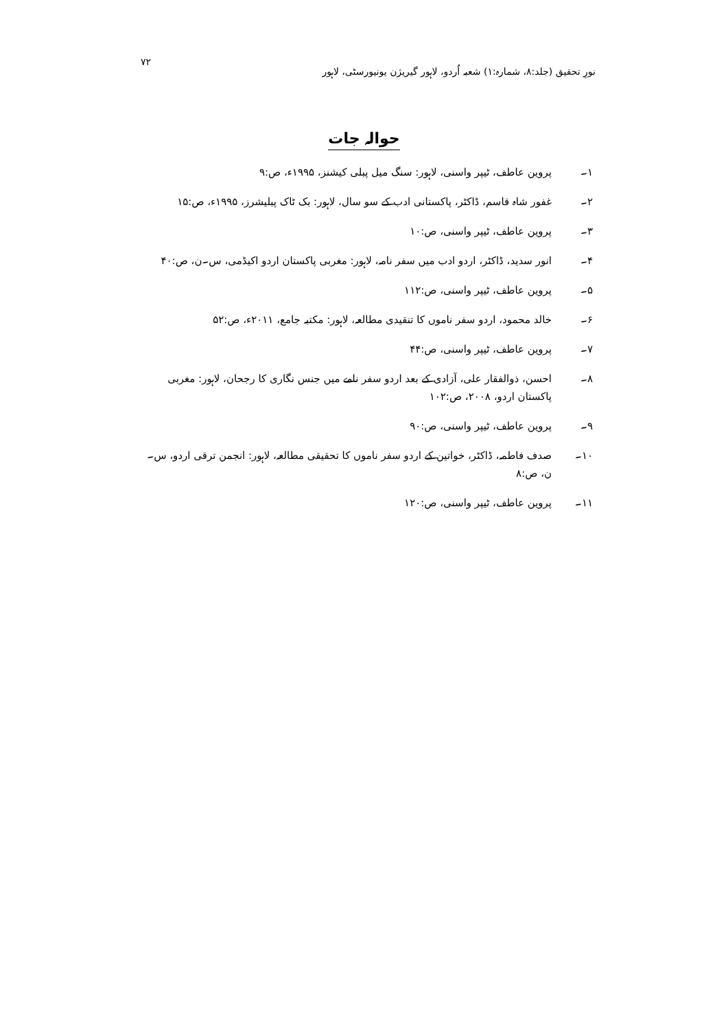نورِ تحقیق (جلد:۸، شمارہ:۱) شعبہ اُردو، لاہور گیریژن یونیورسٹی، لاہور ۷۲
حوالہ جات
۱۔ پروین عاطف، ٹیپر واسنی، لاہور: سنگ میل پبلی کیشنز، ۱۹۹۵ء، ص:۹
۲۔ غفور شاہ قاسم، ڈاکٹر، پاکستانی ادب کے سو سال، لاہور: بک ٹاک پبلیشرز، ۱۹۹۵ء، ص:۱۵
۳۔ پروین عاطف، ٹیپر واسنی، ص:۱۰
۴۔ انور سدید، ڈاکٹر، اردو ادب میں سفر نامہ، لاہور: مغربی پاکستان اردو اکیڈمی، س۔ن، ص:۴۰
۵۔ پروین عاطف، ٹیپر واسنی، ص:۱۱۲
۶۔ خالد محمود، اردو سفر ناموں کا تنقیدی مطالعہ، لاہور: مکتبہ جامع، ۲۰۱۱ء، ص:۵۲
۷۔ پروین عاطف، ٹیپر واسنی، ص:۴۴
۸۔ احسن، ذوالفقار علی، آزادی کے بعد اردو سفر نامے میں جنس نگاری کا رجحان، لاہور: مغربی پاکستان اردو، ۲۰۰۸، ص:۱۰۲
۹۔ پروین عاطف، ٹیپر واسنی، ص:۹۰
۱۰۔ صدف فاطمہ، ڈاکٹر، خواتین کے اردو سفر ناموں کا تحقیقی مطالعہ، لاہور: انجمن ترقی اردو، س۔ن، ص:۸
۱۱۔ پروین عاطف، ٹیپر واسنی، ص:۱۲۰